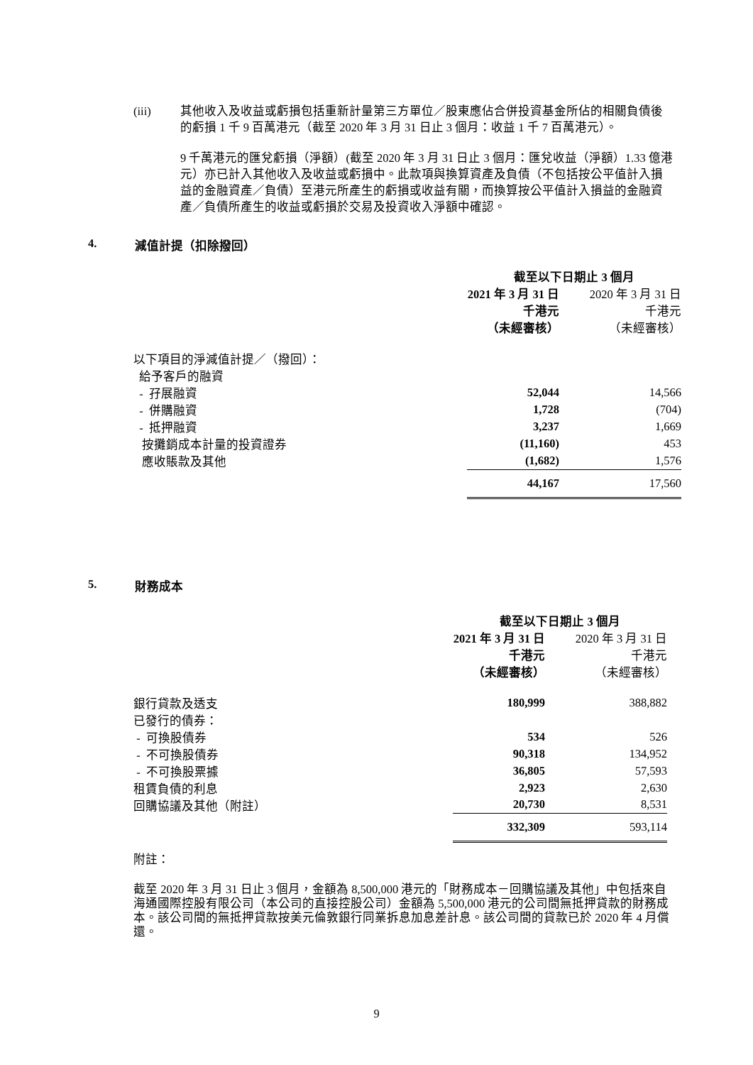(iii) 其他收入及收益或虧損包括重新計量第三方單位／股東應佔合併投資基金所佔的相關負債後的虧損 1 千 9 百萬港元（截至 2020 年 3 月 31 日止 3 個月：收益 1 千 7 百萬港元）。
9 千萬港元的匯兌虧損（淨額）(截至 2020 年 3 月 31 日止 3 個月：匯兌收益（淨額）1.33 億港元）亦已計入其他收入及收益或虧損中。此款項與換算資產及負債（不包括按公平值計入損益的金融資產／負債）至港元所產生的虧損或收益有關，而換算按公平值計入損益的金融資產／負債所產生的收益或虧損於交易及投資收入淨額中確認。
4. 減值計提（扣除撥回）
| | 截至以下日期止 3 個月 | |
| | 2021 年 3 月 31 日 | 2020 年 3 月 31 日 |
| | 千港元 | 千港元 |
| | （未經審核） | （未經審核） |
| 以下項目的淨減值計提／（撥回）： | | |
| 給予客戶的融資 | | |
| - 孖展融資 | 52,044 | 14,566 |
| - 併購融資 | 1,728 | (704) |
| - 抵押融資 | 3,237 | 1,669 |
| 按攤銷成本計量的投資證券 | (11,160) | 453 |
| 應收賬款及其他 | (1,682) | 1,576 |
| | 44,167 | 17,560 |
5. 財務成本
| | 截至以下日期止 3 個月 | |
| | 2021 年 3 月 31 日 | 2020 年 3 月 31 日 |
| | 千港元 | 千港元 |
| | （未經審核） | （未經審核） |
| 銀行貸款及透支 | 180,999 | 388,882 |
| 已發行的債券： | | |
| - 可換股債券 | 534 | 526 |
| - 不可換股債券 | 90,318 | 134,952 |
| - 不可換股票據 | 36,805 | 57,593 |
| 租賃負債的利息 | 2,923 | 2,630 |
| 回購協議及其他（附註） | 20,730 | 8,531 |
| | 332,309 | 593,114 |
附註：
截至 2020 年 3 月 31 日止 3 個月，金額為 8,500,000 港元的「財務成本－回購協議及其他」中包括來自海通國際控股有限公司（本公司的直接控股公司）金額為 5,500,000 港元的公司間無抵押貸款的財務成本。該公司間的無抵押貸款按美元倫敦銀行同業拆息加息差計息。該公司間的貸款已於 2020 年 4 月償還。
9